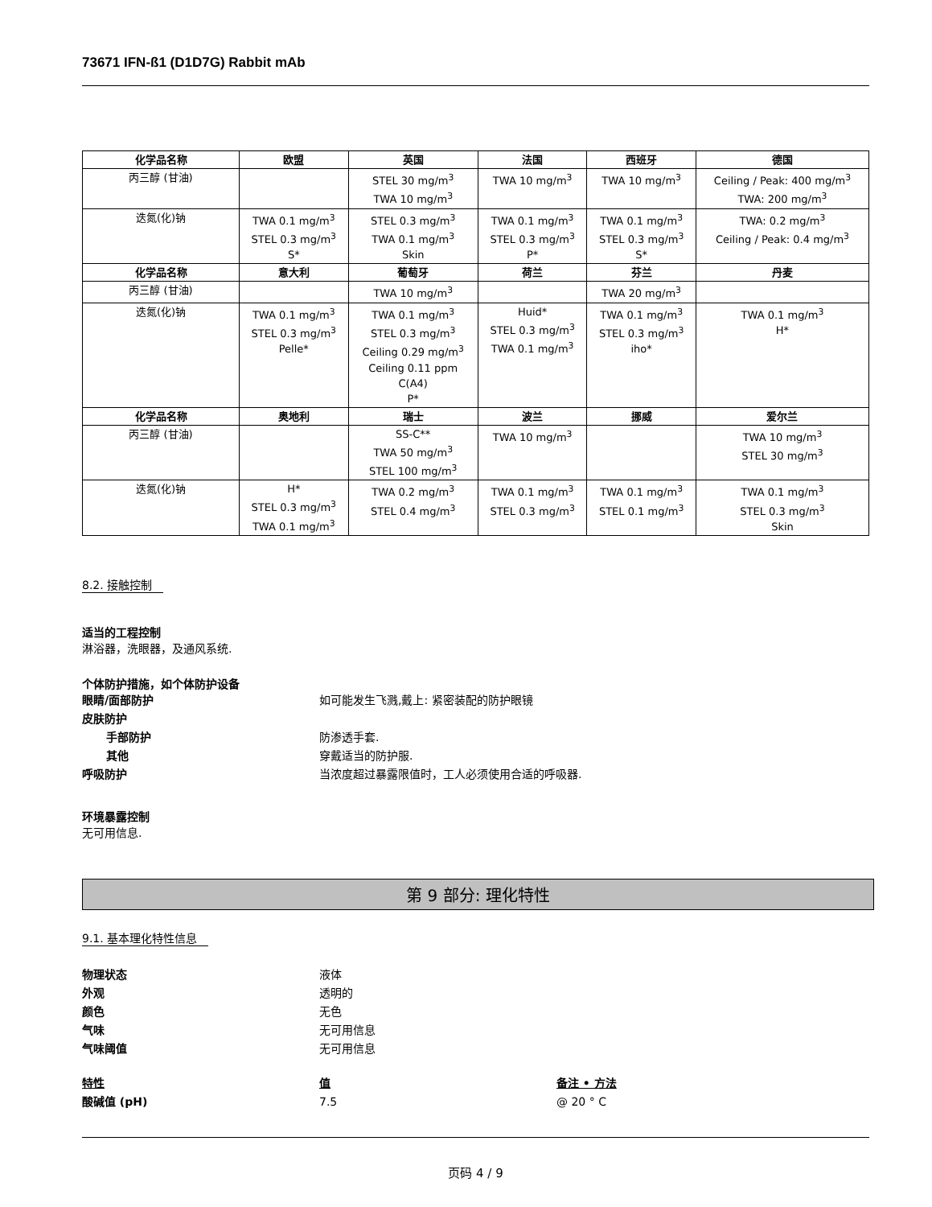73671 IFN-ß1 (D1D7G) Rabbit mAb
| 化学品名称 | 欧盟 | 英国 | 法国 | 西班牙 | 德国 |
| --- | --- | --- | --- | --- | --- |
| 丙三醇 (甘油) | | STEL 30 mg/m<sup>3</sup> TWA 10 mg/m<sup>3</sup> | TWA 10 mg/m<sup>3</sup> | TWA 10 mg/m<sup>3</sup> | Ceiling / Peak: 400 mg/m<sup>3</sup> TWA: 200 mg/m<sup>3</sup> |
| 迭氮(化)钠 | TWA 0.1 mg/m<sup>3</sup> STEL 0.3 mg/m<sup>3</sup> S* | STEL 0.3 mg/m<sup>3</sup> TWA 0.1 mg/m<sup>3</sup> Skin | TWA 0.1 mg/m<sup>3</sup> STEL 0.3 mg/m<sup>3</sup> P* | TWA 0.1 mg/m<sup>3</sup> STEL 0.3 mg/m<sup>3</sup> S* | TWA: 0.2 mg/m<sup>3</sup> Ceiling / Peak: 0.4 mg/m<sup>3</sup> |
| 化学品名称 | 意大利 | 葡萄牙 | 荷兰 | 芬兰 | 丹麦 |
| 丙三醇 (甘油) | | TWA 10 mg/m<sup>3</sup> | | TWA 20 mg/m<sup>3</sup> | |
| 迭氮(化)钠 | TWA 0.1 mg/m<sup>3</sup> STEL 0.3 mg/m<sup>3</sup> Pelle* | TWA 0.1 mg/m<sup>3</sup> STEL 0.3 mg/m<sup>3</sup> Ceiling 0.29 mg/m<sup>3</sup> Ceiling 0.11 ppm C(A4) P* | Huid* STEL 0.3 mg/m<sup>3</sup> TWA 0.1 mg/m<sup>3</sup> | TWA 0.1 mg/m<sup>3</sup> STEL 0.3 mg/m<sup>3</sup> iho* | TWA 0.1 mg/m<sup>3</sup> H* |
| 化学品名称 | 奥地利 | 瑞士 | 波兰 | 挪威 | 爱尔兰 |
| 丙三醇 (甘油) | | SS-C** TWA 50 mg/m<sup>3</sup> STEL 100 mg/m<sup>3</sup> | TWA 10 mg/m<sup>3</sup> | | TWA 10 mg/m<sup>3</sup> STEL 30 mg/m<sup>3</sup> |
| 迭氮(化)钠 | H* STEL 0.3 mg/m<sup>3</sup> TWA 0.1 mg/m<sup>3</sup> | TWA 0.2 mg/m<sup>3</sup> STEL 0.4 mg/m<sup>3</sup> | TWA 0.1 mg/m<sup>3</sup> STEL 0.3 mg/m<sup>3</sup> | TWA 0.1 mg/m<sup>3</sup> STEL 0.1 mg/m<sup>3</sup> | TWA 0.1 mg/m<sup>3</sup> STEL 0.3 mg/m<sup>3</sup> Skin |
8.2. 接触控制
适当的工程控制
淋浴器，洗眼器，及通风系统.
个体防护措施，如个体防护设备
眼睛/面部防护 如可能发生飞溅,戴上: 紧密装配的防护眼镜
皮肤防护
手部防护 防渗透手套.
其他 穿戴适当的防护服.
呼吸防护 当浓度超过暴露限值时，工人必须使用合适的呼吸器.
环境暴露控制
无可用信息.
第 9 部分: 理化特性
9.1. 基本理化特性信息
物理状态 液体
外观 透明的
颜色 无色
气味 无可用信息
气味阈值 无可用信息
特性 值 备注 • 方法
酸碱值 (pH) 7.5 @ 20 ° C
页码 4 / 9